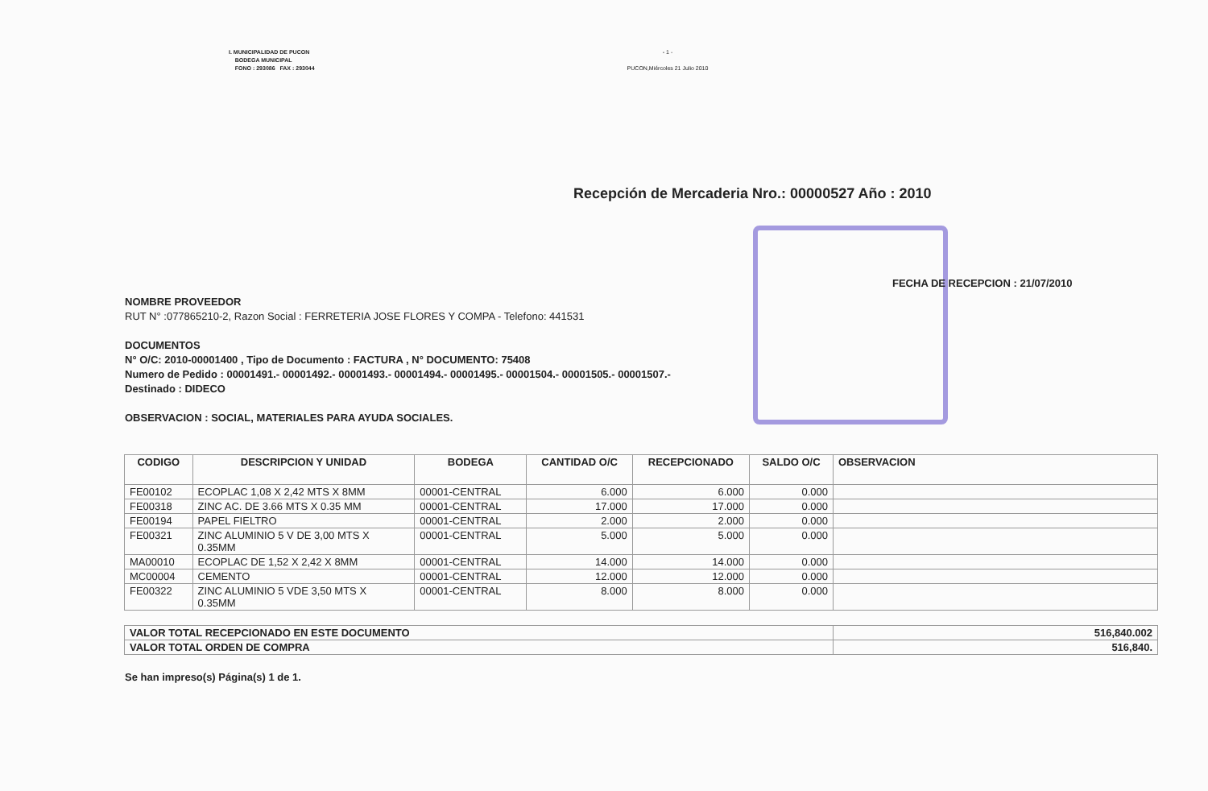I. MUNICIPALIDAD DE PUCON
BODEGA MUNICIPAL
FONO : 293086 FAX : 293044
- 1 -
PUCON,Miércoles 21 Julio 2010
Recepción de Mercaderia Nro.: 00000527 Año : 2010
FECHA DE RECEPCION : 21/07/2010
NOMBRE PROVEEDOR
RUT N° :077865210-2, Razon Social : FERRETERIA JOSE FLORES Y COMPA - Telefono: 441531
DOCUMENTOS
N° O/C: 2010-00001400 , Tipo de Documento : FACTURA , N° DOCUMENTO: 75408
Numero de Pedido : 00001491.- 00001492.- 00001493.- 00001494.- 00001495.- 00001504.- 00001505.- 00001507.-
Destinado : DIDECO
OBSERVACION : SOCIAL, MATERIALES PARA AYUDA SOCIALES.
| CODIGO | DESCRIPCION Y UNIDAD | BODEGA | CANTIDAD O/C | RECEPCIONADO | SALDO O/C | OBSERVACION |
| --- | --- | --- | --- | --- | --- | --- |
| FE00102 | ECOPLAC 1,08 X 2,42 MTS X 8MM | 00001-CENTRAL | 6.000 | 6.000 | 0.000 | |
| FE00318 | ZINC AC. DE 3.66 MTS X 0.35 MM | 00001-CENTRAL | 17.000 | 17.000 | 0.000 | |
| FE00194 | PAPEL FIELTRO | 00001-CENTRAL | 2.000 | 2.000 | 0.000 | |
| FE00321 | ZINC ALUMINIO 5 V DE 3,00 MTS X 0.35MM | 00001-CENTRAL | 5.000 | 5.000 | 0.000 | |
| MA00010 | ECOPLAC DE 1,52 X 2,42 X 8MM | 00001-CENTRAL | 14.000 | 14.000 | 0.000 | |
| MC00004 | CEMENTO | 00001-CENTRAL | 12.000 | 12.000 | 0.000 | |
| FE00322 | ZINC ALUMINIO 5 VDE 3,50 MTS X 0.35MM | 00001-CENTRAL | 8.000 | 8.000 | 0.000 | |
| VALOR TOTAL RECEPCIONADO EN ESTE DOCUMENTO | 516,840.002 |
| VALOR TOTAL ORDEN DE COMPRA | 516,840. |
Se han impreso(s) Página(s) 1 de 1.